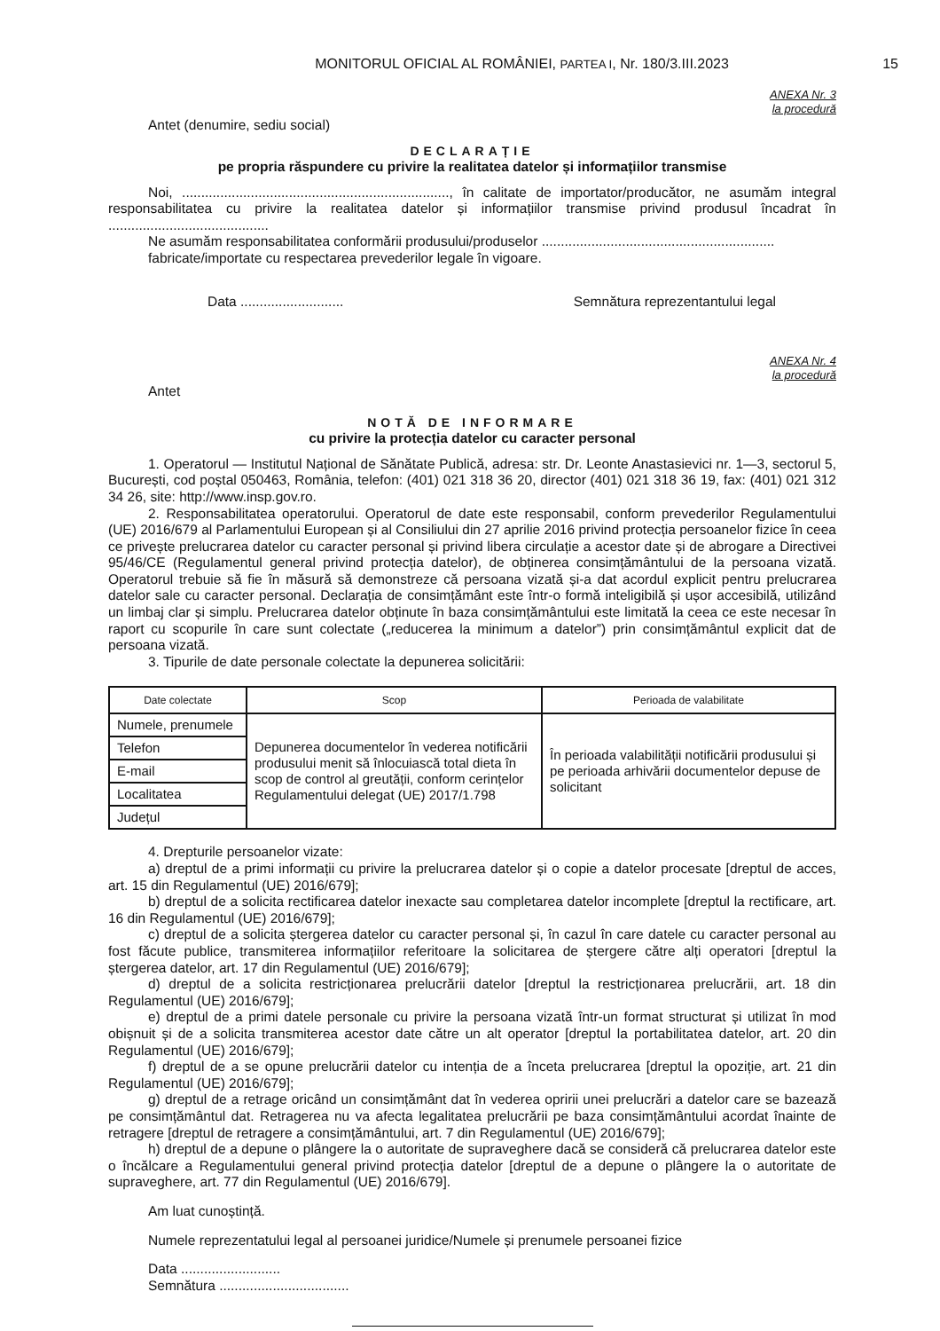MONITORUL OFICIAL AL ROMÂNIEI, PARTEA I, Nr. 180/3.III.2023 15
ANEXA Nr. 3
la procedură
Antet (denumire, sediu social)
DECLARAȚIE
pe propria răspundere cu privire la realitatea datelor și informațiilor transmise
Noi, ......................................................................, în calitate de importator/producător, ne asumăm integral responsabilitatea cu privire la realitatea datelor și informațiilor transmise privind produsul încadrat în ..........................................
Ne asumăm responsabilitatea conformării produsului/produselor .............................................................
fabricate/importate cu respectarea prevederilor legale în vigoare.
Data ........................... Semnătura reprezentantului legal
ANEXA Nr. 4
la procedură
Antet
NOTĂ DE INFORMARE
cu privire la protecția datelor cu caracter personal
1. Operatorul — Institutul Național de Sănătate Publică, adresa: str. Dr. Leonte Anastasievici nr. 1—3, sectorul 5, București, cod poștal 050463, România, telefon: (401) 021 318 36 20, director (401) 021 318 36 19, fax: (401) 021 312 34 26, site: http://www.insp.gov.ro.
2. Responsabilitatea operatorului. Operatorul de date este responsabil, conform prevederilor Regulamentului (UE) 2016/679 al Parlamentului European și al Consiliului din 27 aprilie 2016 privind protecția persoanelor fizice în ceea ce privește prelucrarea datelor cu caracter personal și privind libera circulație a acestor date și de abrogare a Directivei 95/46/CE (Regulamentul general privind protecția datelor), de obținerea consimțământului de la persoana vizată. Operatorul trebuie să fie în măsură să demonstreze că persoana vizată și-a dat acordul explicit pentru prelucrarea datelor sale cu caracter personal. Declarația de consimțământ este într-o formă inteligibilă și ușor accesibilă, utilizând un limbaj clar și simplu. Prelucrarea datelor obținute în baza consimțământului este limitată la ceea ce este necesar în raport cu scopurile în care sunt colectate („reducerea la minimum a datelor”) prin consimțământul explicit dat de persoana vizată.
3. Tipurile de date personale colectate la depunerea solicitării:
| Date colectate | Scop | Perioada de valabilitate |
| --- | --- | --- |
| Numele, prenumele | Depunerea documentelor în vederea notificării produsului menit să înlocuiască total dieta în scop de control al greutății, conform cerințelor Regulamentului delegat (UE) 2017/1.798 | În perioada valabilității notificării produsului și pe perioada arhivării documentelor depuse de solicitant |
| Telefon | | |
| E-mail | | |
| Localitatea | | |
| Județul | | |
4. Drepturile persoanelor vizate:
a) dreptul de a primi informații cu privire la prelucrarea datelor și o copie a datelor procesate [dreptul de acces, art. 15 din Regulamentul (UE) 2016/679];
b) dreptul de a solicita rectificarea datelor inexacte sau completarea datelor incomplete [dreptul la rectificare, art. 16 din Regulamentul (UE) 2016/679];
c) dreptul de a solicita ștergerea datelor cu caracter personal și, în cazul în care datele cu caracter personal au fost făcute publice, transmiterea informațiilor referitoare la solicitarea de ștergere către alți operatori [dreptul la ștergerea datelor, art. 17 din Regulamentul (UE) 2016/679];
d) dreptul de a solicita restricționarea prelucrării datelor [dreptul la restricționarea prelucrării, art. 18 din Regulamentul (UE) 2016/679];
e) dreptul de a primi datele personale cu privire la persoana vizată într-un format structurat și utilizat în mod obișnuit și de a solicita transmiterea acestor date către un alt operator [dreptul la portabilitatea datelor, art. 20 din Regulamentul (UE) 2016/679];
f) dreptul de a se opune prelucrării datelor cu intenția de a înceta prelucrarea [dreptul la opoziție, art. 21 din Regulamentul (UE) 2016/679];
g) dreptul de a retrage oricând un consimțământ dat în vederea opririi unei prelucrări a datelor care se bazează pe consimțământul dat. Retragerea nu va afecta legalitatea prelucrării pe baza consimțământului acordat înainte de retragere [dreptul de retragere a consimțământului, art. 7 din Regulamentul (UE) 2016/679];
h) dreptul de a depune o plângere la o autoritate de supraveghere dacă se consideră că prelucrarea datelor este o încălcare a Regulamentului general privind protecția datelor [dreptul de a depune o plângere la o autoritate de supraveghere, art. 77 din Regulamentul (UE) 2016/679].
Am luat cunoștință.
Numele reprezentatului legal al persoanei juridice/Numele și prenumele persoanei fizice
Data ..........................
Semnătura ..................................